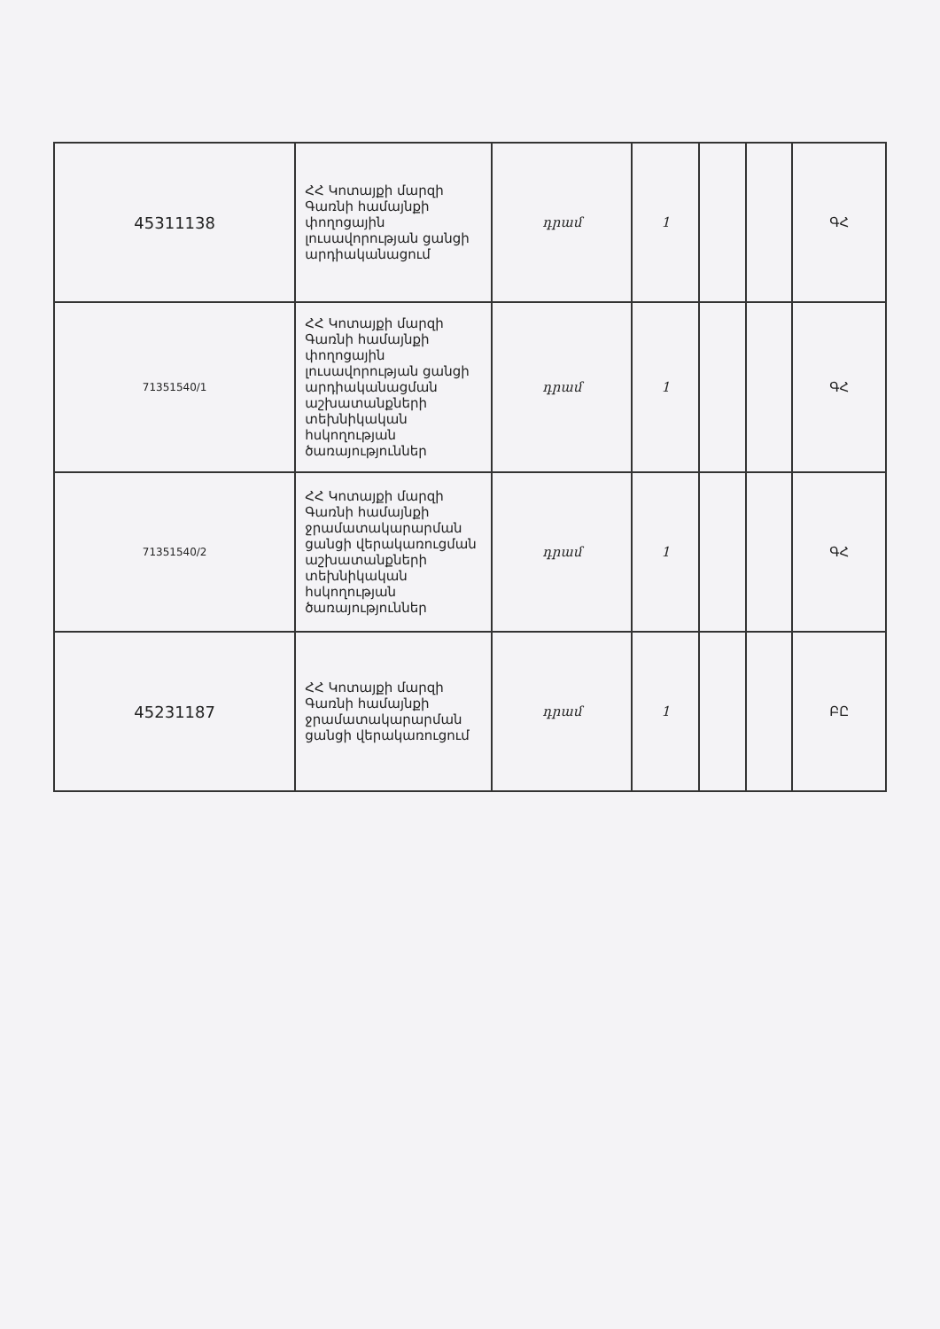| 45311138 | ՀՀ Կոտայքի մարզի Գառնի համայնքի փողոցային լուսավորության ցանցի արդիականացում | դրամ | 1 | | | ԳՀ |
| 71351540/1 | ՀՀ Կոտայքի մարզի Գառնի համայնքի փողոցային լուսավորության ցանցի արդիականացման աշխատանքների տեխնիկական հսկողության ծառայություններ | դրամ | 1 | | | ԳՀ |
| 71351540/2 | ՀՀ Կոտայքի մարզի Գառնի համայնքի ջրամատակարարման ցանցի վերակառուցման աշխատանքների տեխնիկական հսկողության ծառայություններ | դրամ | 1 | | | ԳՀ |
| 45231187 | ՀՀ Կոտայքի մարզի Գառնի համայնքի ջրամատակարարման ցանցի վերակառուցում | դրամ | 1 | | | ԲԸ |